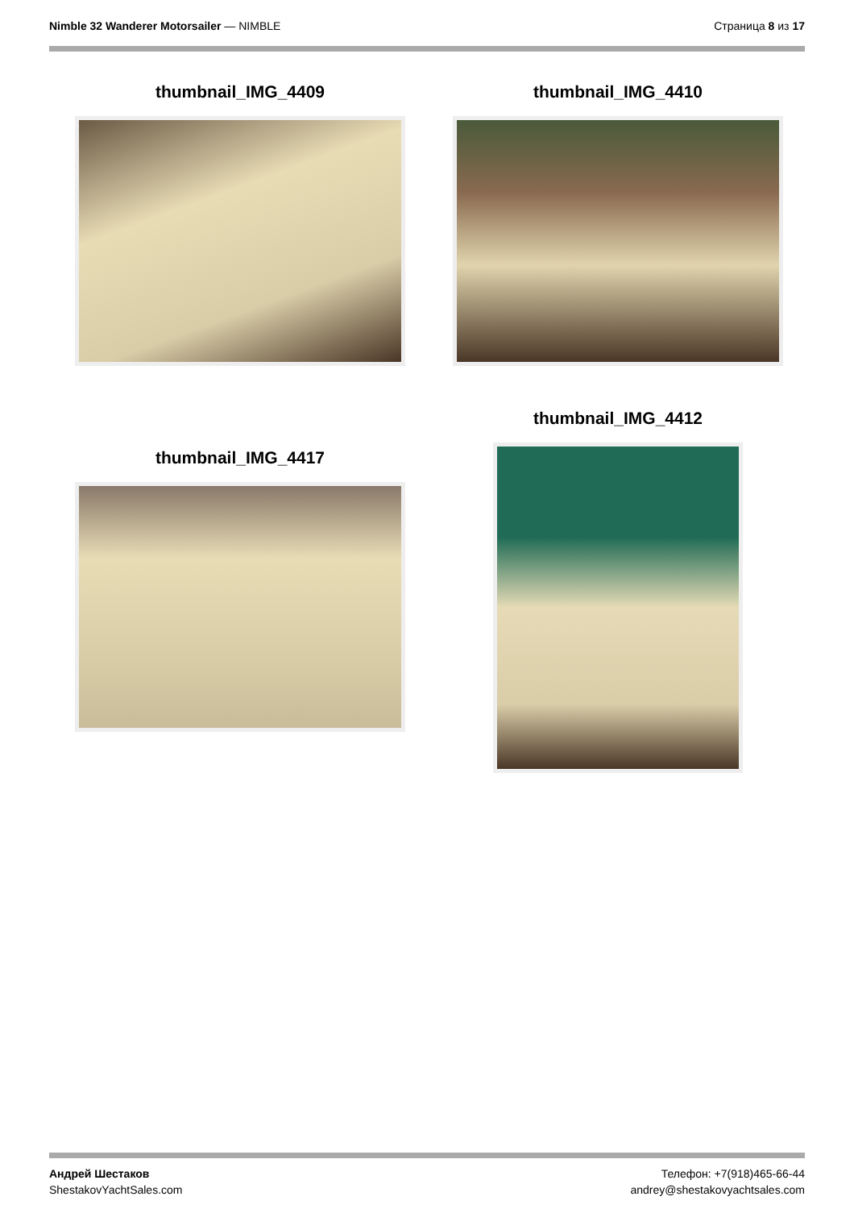Nimble 32 Wanderer Motorsailer — NIMBLE
Страница 8 из 17
thumbnail_IMG_4409 thumbnail_IMG_4410
thumbnail_IMG_4412
thumbnail_IMG_4417
Андрей Шестаков
ShestakovYachtSales.com
Телефон: +7(918)465-66-44
andrey@shestakovyachtsales.com